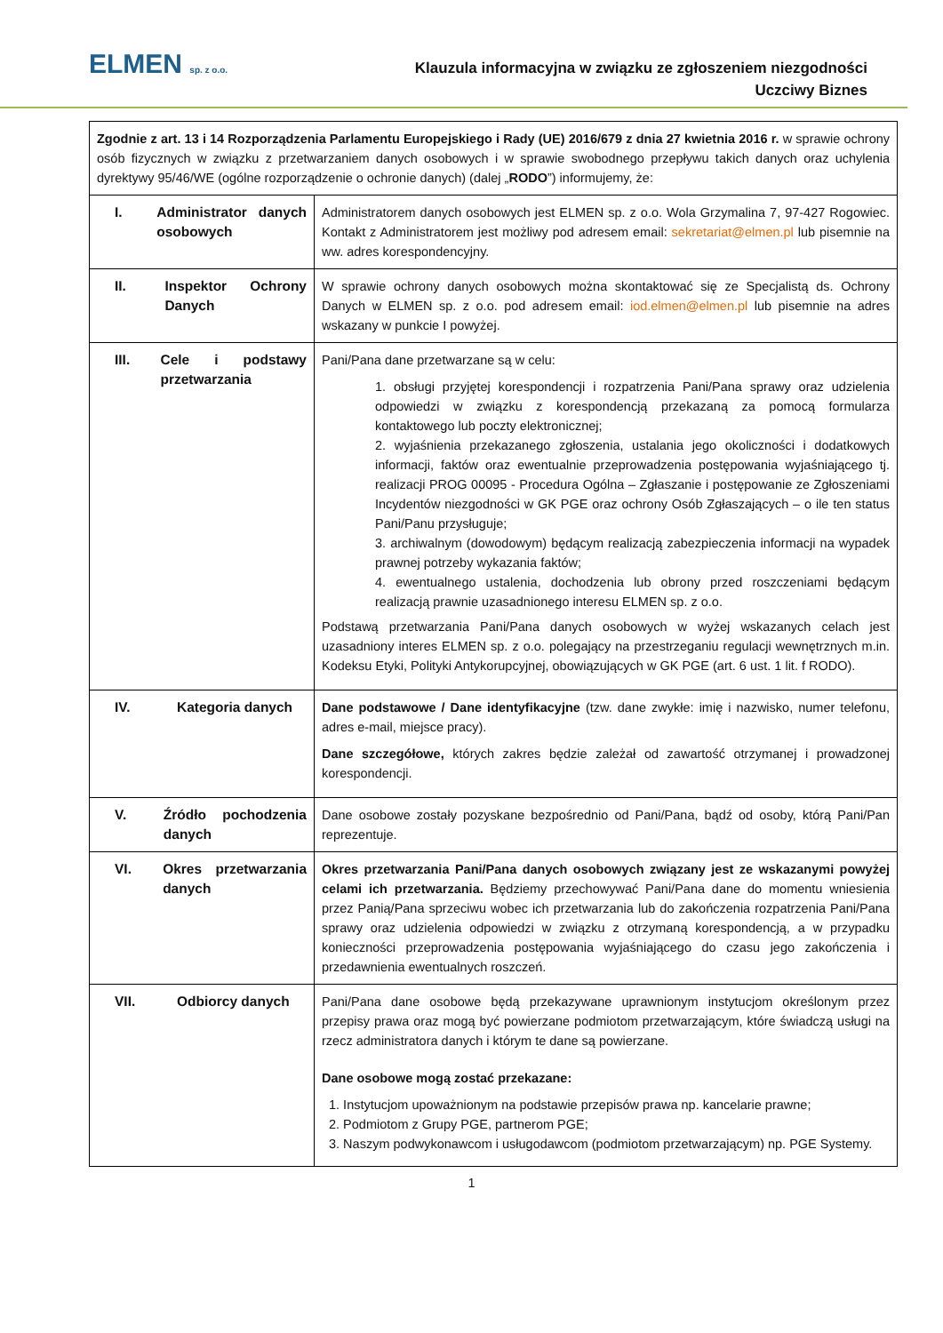ELMEN sp. z o.o.
Klauzula informacyjna w związku ze zgłoszeniem niezgodności
Uczciwy Biznes
| Zgodnie z art. 13 i 14 Rozporządzenia Parlamentu Europejskiego i Rady (UE) 2016/679 z dnia 27 kwietnia 2016 r. w sprawie ochrony osób fizycznych w związku z przetwarzaniem danych osobowych i w sprawie swobodnego przepływu takich danych oraz uchylenia dyrektywy 95/46/WE (ogólne rozporządzenie o ochronie danych) (dalej „ RODO ”) informujemy, że: | |
| I. Administrator danych osobowych | Administratorem danych osobowych jest ELMEN sp. z o.o. Wola Grzymalina 7, 97-427 Rogowiec. Kontakt z Administratorem jest możliwy pod adresem email: sekretariat@elmen.pl lub pisemnie na ww. adres korespondencyjny. |
| II. Inspektor Ochrony Danych | W sprawie ochrony danych osobowych można skontaktować się ze Specjalistą ds. Ochrony Danych w ELMEN sp. z o.o. pod adresem email: iod.elmen@elmen.pl lub pisemnie na adres wskazany w punkcie I powyżej. |
| III. Cele i podstawy przetwarzania | Pani/Pana dane przetwarzane są w celu: 1. obsługi przyjętej korespondencji i rozpatrzenia Pani/Pana sprawy oraz udzielenia odpowiedzi w związku z korespondencją przekazaną za pomocą formularza kontaktowego lub poczty elektronicznej; 2. wyjaśnienia przekazanego zgłoszenia, ustalania jego okoliczności i dodatkowych informacji, faktów oraz ewentualnie przeprowadzenia postępowania wyjaśniającego tj. realizacji PROG 00095 - Procedura Ogólna – Zgłaszanie i postępowanie ze Zgłoszeniami Incydentów niezgodności w GK PGE oraz ochrony Osób Zgłaszających – o ile ten status Pani/Panu przysługuje; 3. archiwalnym (dowodowym) będącym realizacją zabezpieczenia informacji na wypadek prawnej potrzeby wykazania faktów; 4. ewentualnego ustalenia, dochodzenia lub obrony przed roszczeniami będącym realizacją prawnie uzasadnionego interesu ELMEN sp. z o.o. Podstawą przetwarzania Pani/Pana danych osobowych w wyżej wskazanych celach jest uzasadniony interes ELMEN sp. z o.o. polegający na przestrzeganiu regulacji wewnętrznych m.in. Kodeksu Etyki, Polityki Antykorupcyjnej, obowiązujących w GK PGE (art. 6 ust. 1 lit. f RODO). |
| IV. Kategoria danych | Dane podstawowe / Dane identyfikacyjne (tzw. dane zwykłe: imię i nazwisko, numer telefonu, adres e-mail, miejsce pracy). Dane szczegółowe, których zakres będzie zależał od zawartość otrzymanej i prowadzonej korespondencji. |
| V. Źródło pochodzenia danych | Dane osobowe zostały pozyskane bezpośrednio od Pani/Pana, bądź od osoby, którą Pani/Pan reprezentuje. |
| VI. Okres przetwarzania danych | Okres przetwarzania Pani/Pana danych osobowych związany jest ze wskazanymi powyżej celami ich przetwarzania. Będziemy przechowywać Pani/Pana dane do momentu wniesienia przez Panią/Pana sprzeciwu wobec ich przetwarzania lub do zakończenia rozpatrzenia Pani/Pana sprawy oraz udzielenia odpowiedzi w związku z otrzymaną korespondencją, a w przypadku konieczności przeprowadzenia postępowania wyjaśniającego do czasu jego zakończenia i przedawnienia ewentualnych roszczeń. |
| VII. Odbiorcy danych | Pani/Pana dane osobowe będą przekazywane uprawnionym instytucjom określonym przez przepisy prawa oraz mogą być powierzane podmiotom przetwarzającym, które świadczą usługi na rzecz administratora danych i którym te dane są powierzane. Dane osobowe mogą zostać przekazane: 1. Instytucjom upoważnionym na podstawie przepisów prawa np. kancelarie prawne; 2. Podmiotom z Grupy PGE, partnerom PGE; 3. Naszym podwykonawcom i usługodawcom (podmiotom przetwarzającym) np. PGE Systemy. |
1